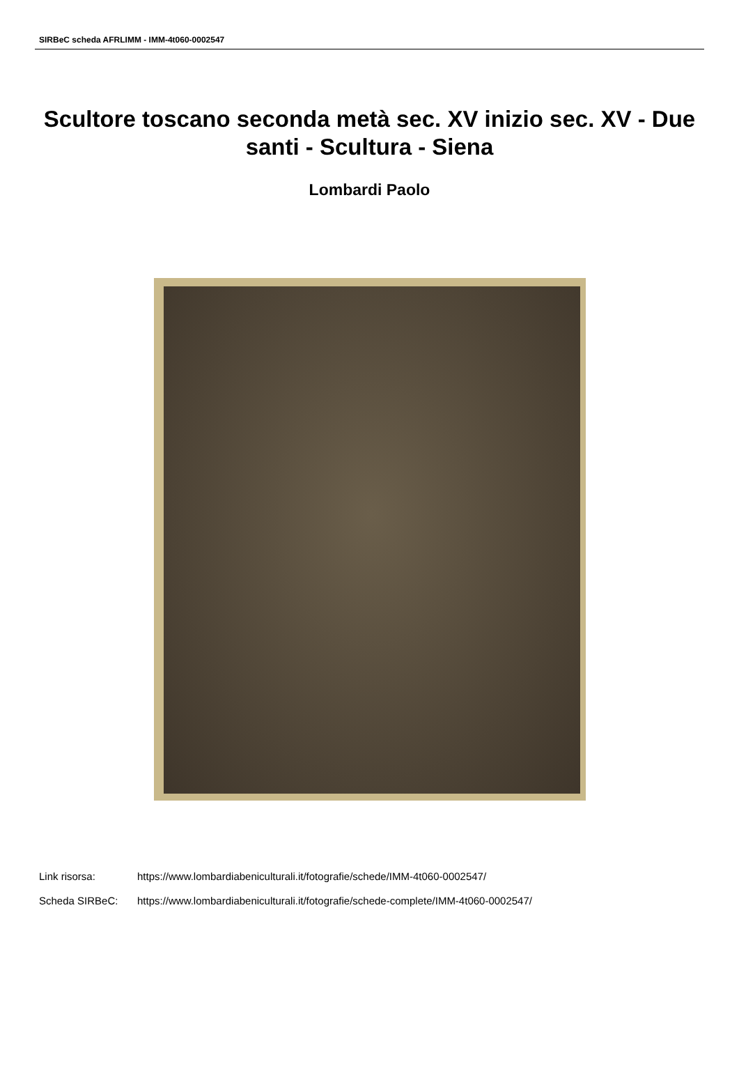SIRBeC scheda AFRLIMM - IMM-4t060-0002547
Scultore toscano seconda metà sec. XV inizio sec. XV - Due santi - Scultura - Siena
Lombardi Paolo
Link risorsa: https://www.lombardiabeniculturali.it/fotografie/schede/IMM-4t060-0002547/
Scheda SIRBeC: https://www.lombardiabeniculturali.it/fotografie/schede-complete/IMM-4t060-0002547/